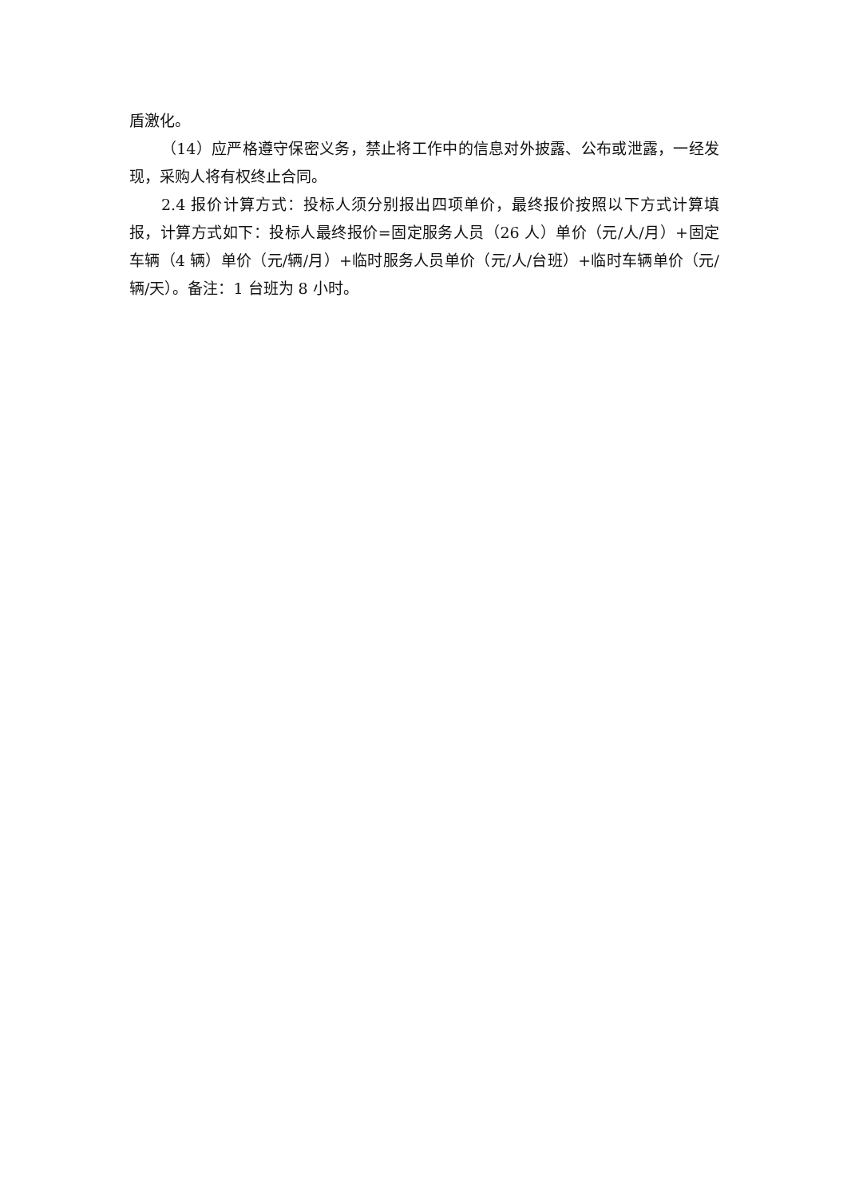盾激化。
（14）应严格遵守保密义务，禁止将工作中的信息对外披露、公布或泄露，一经发现，采购人将有权终止合同。
2.4 报价计算方式：投标人须分别报出四项单价，最终报价按照以下方式计算填报，计算方式如下：投标人最终报价=固定服务人员（26 人）单价（元/人/月）+固定车辆（4 辆）单价（元/辆/月）+临时服务人员单价（元/人/台班）+临时车辆单价（元/辆/天）。备注：1 台班为 8 小时。